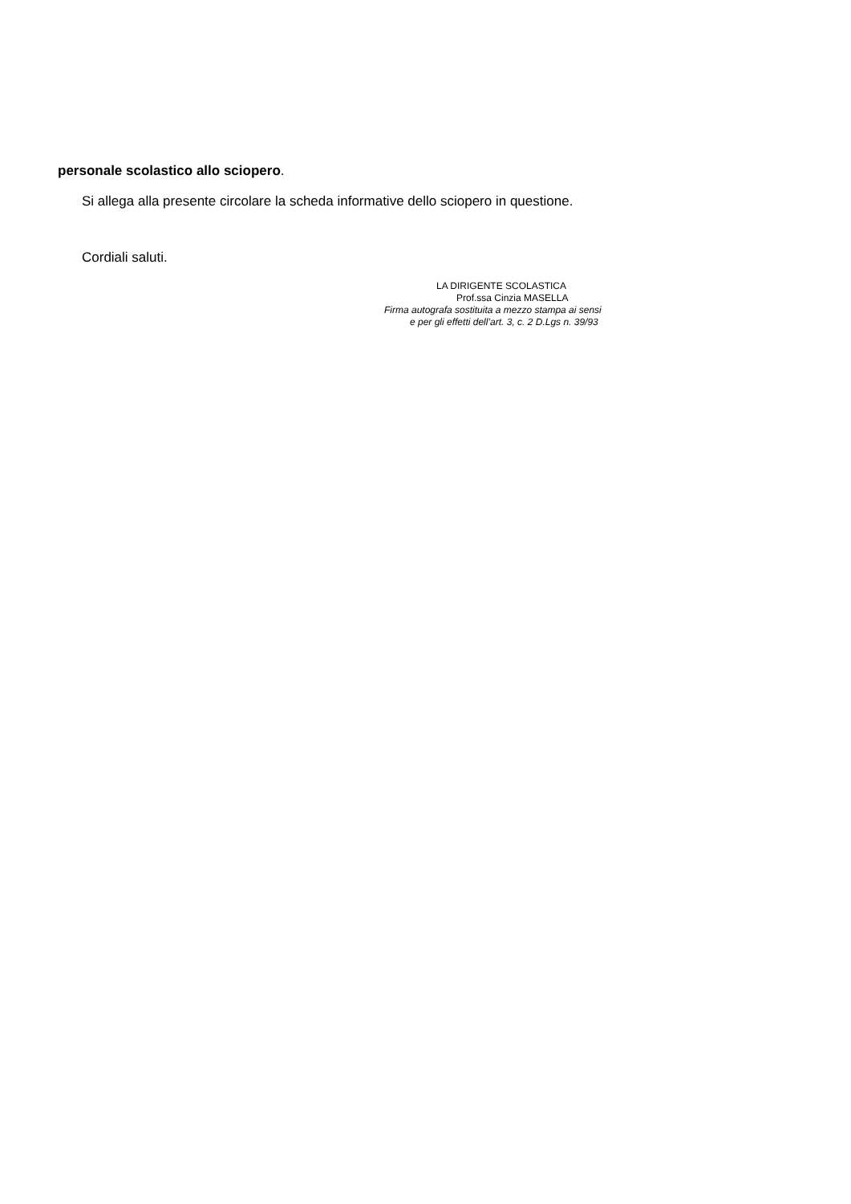personale scolastico allo sciopero.
Si allega alla presente circolare la scheda informative dello sciopero in questione.
Cordiali saluti.
LA DIRIGENTE SCOLASTICA
Prof.ssa Cinzia MASELLA
Firma autografa sostituita a mezzo stampa ai sensi
e per gli effetti dell’art. 3, c. 2 D.Lgs n. 39/93